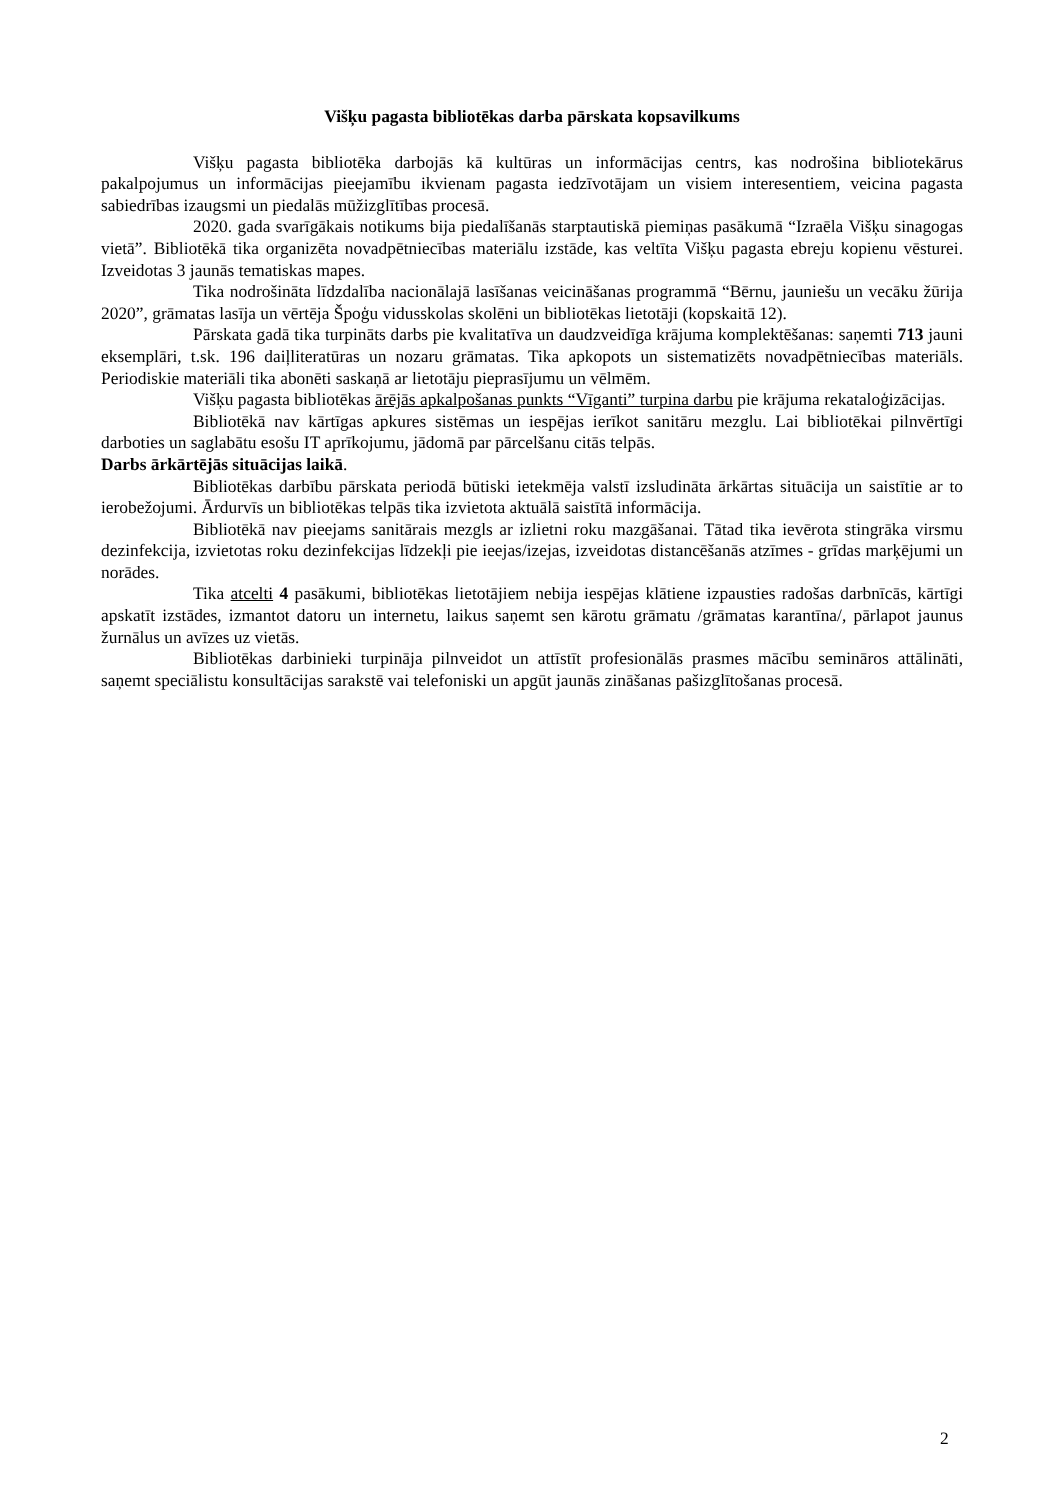Višķu pagasta bibliotēkas darba pārskata kopsavilkums
Višķu pagasta bibliotēka darbojās kā kultūras un informācijas centrs, kas nodrošina bibliotekārus pakalpojumus un informācijas pieejamību ikvienam pagasta iedzīvotājam un visiem interesentiem, veicina pagasta sabiedrības izaugsmi un piedalās mūžizglītības procesā.
2020. gada svarīgākais notikums bija piedalīšanās starptautiskā piemiņas pasākumā “Izraēla Višķu sinagogas vietā”. Bibliotēkā tika organizēta novadpētniecības materiālu izstāde, kas veltīta Višķu pagasta ebreju kopienu vēsturei. Izveidotas 3 jaunās tematiskas mapes.
Tika nodrošināta līdzdalība nacionālajā lasīšanas veicināšanas programmā “Bērnu, jauniešu un vecāku žūrija 2020”, grāmatas lasīja un vērtēja Špoģu vidusskolas skolēni un bibliotēkas lietotāji (kopskaitā 12).
Pārskata gadā tika turpināts darbs pie kvalitatīva un daudzveidīga krājuma komplektēšanas: saņemti 713 jauni eksemplāri, t.sk. 196 daiļliteratūras un nozaru grāmatas. Tika apkopots un sistematizēts novadpētniecības materiāls. Periodiskie materiāli tika abonēti saskaņā ar lietotāju pieprasījumu un vēlmēm.
Višķu pagasta bibliotēkas ārējās apkalpošanas punkts “Vīganti” turpina darbu pie krājuma rekataloģizācijas.
Bibliotēkā nav kārtīgas apkures sistēmas un iespējas ierīkot sanitāru mezglu. Lai bibliotēkai pilnvērtīgi darboties un saglabātu esošu IT aprīkojumu, jādomā par pārcelšanu citās telpās.
Darbs ārkārtējās situācijas laikā.
Bibliotēkas darbību pārskata periodā būtiski ietekmēja valstī izsludināta ārkārtas situācija un saistītie ar to ierobežojumi. Ārdurvīs un bibliotēkas telpās tika izvietota aktuālā saistītā informācija.
Bibliotēkā nav pieejams sanitārais mezgls ar izlietni roku mazgāšanai. Tātad tika ievērota stingrāka virsmu dezinfekcija, izvietotas roku dezinfekcijas līdzekļi pie ieejas/izejas, izveidotas distancēšanās atzīmes - grīdas marķējumi un norādes.
Tika atcelti 4 pasākumi, bibliotēkas lietotājiem nebija iespējas klātiene izpausties radošas darbnīcās, kārtīgi apskatīt izstādes, izmantot datoru un internetu, laikus saņemt sen kārotu grāmatu /grāmatas karantīna/, pārlapot jaunus žurnālus un avīzes uz vietās.
Bibliotēkas darbinieki turpināja pilnveidot un attīstīt profesionālās prasmes mācību semināros attālināti, saņemt speciālistu konsultācijas sarakstē vai telefoniski un apgūt jaunās zināšanas pašizglītošanas procesā.
2